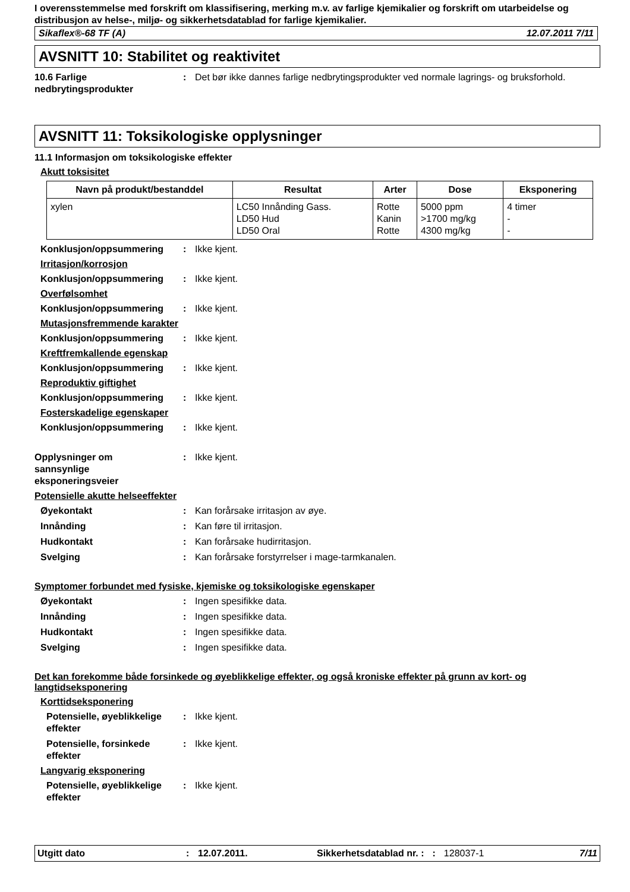I overensstemmelse med forskrift om klassifisering, merking m.v. av farlige kjemikalier og forskrift om utarbeidelse og distribusjon av helse-, miljø- og sikkerhetsdatablad for farlige kjemikalier.
Sikaflex®-68 TF (A) 12.07.2011 7/11
AVSNITT 10: Stabilitet og reaktivitet
10.6 Farlige nedbrytingsprodukter
: Det bør ikke dannes farlige nedbrytingsprodukter ved normale lagrings- og bruksforhold.
AVSNITT 11: Toksikologiske opplysninger
11.1 Informasjon om toksikologiske effekter
Akutt toksisitet
| Navn på produkt/bestanddel | Resultat | Arter | Dose | Eksponering |
| --- | --- | --- | --- | --- |
| xylen | LC50 Innånding Gass. LD50 Hud LD50 Oral | Rotte Kanin Rotte | 5000 ppm >1700 mg/kg 4300 mg/kg | 4 timer - - |
Konklusjon/oppsummering : Ikke kjent.
Irritasjon/korrosjon
Konklusjon/oppsummering : Ikke kjent.
Overfølsomhet
Konklusjon/oppsummering : Ikke kjent.
Mutasjonsfremmende karakter
Konklusjon/oppsummering : Ikke kjent.
Kreftfremkallende egenskap
Konklusjon/oppsummering : Ikke kjent.
Reproduktiv giftighet
Konklusjon/oppsummering : Ikke kjent.
Fosterskadelige egenskaper
Konklusjon/oppsummering : Ikke kjent.
Opplysninger om
sannsynlige
eksponeringsveier
: Ikke kjent.
Potensielle akutte helseeffekter
Øyekontakt : Kan forårsake irritasjon av øye.
Innånding : Kan føre til irritasjon.
Hudkontakt : Kan forårsake hudirritasjon.
Svelging : Kan forårsake forstyrrelser i mage-tarmkanalen.
Symptomer forbundet med fysiske, kjemiske og toksikologiske egenskaper
Øyekontakt : Ingen spesifikke data.
Innånding : Ingen spesifikke data.
Hudkontakt : Ingen spesifikke data.
Svelging : Ingen spesifikke data.
Det kan forekomme både forsinkede og øyeblikkelige effekter, og også kroniske effekter på grunn av kort- og langtidseksponering
Korttidseksponering
Potensielle, øyeblikkelige effekter
: Ikke kjent.
Potensielle, forsinkede effekter
: Ikke kjent.
Langvarig eksponering
Potensielle, øyeblikkelige effekter
: Ikke kjent.
Utgitt dato: 12.07.2011. Sikkerhetsdatablad nr. :: 128037-1 7/11